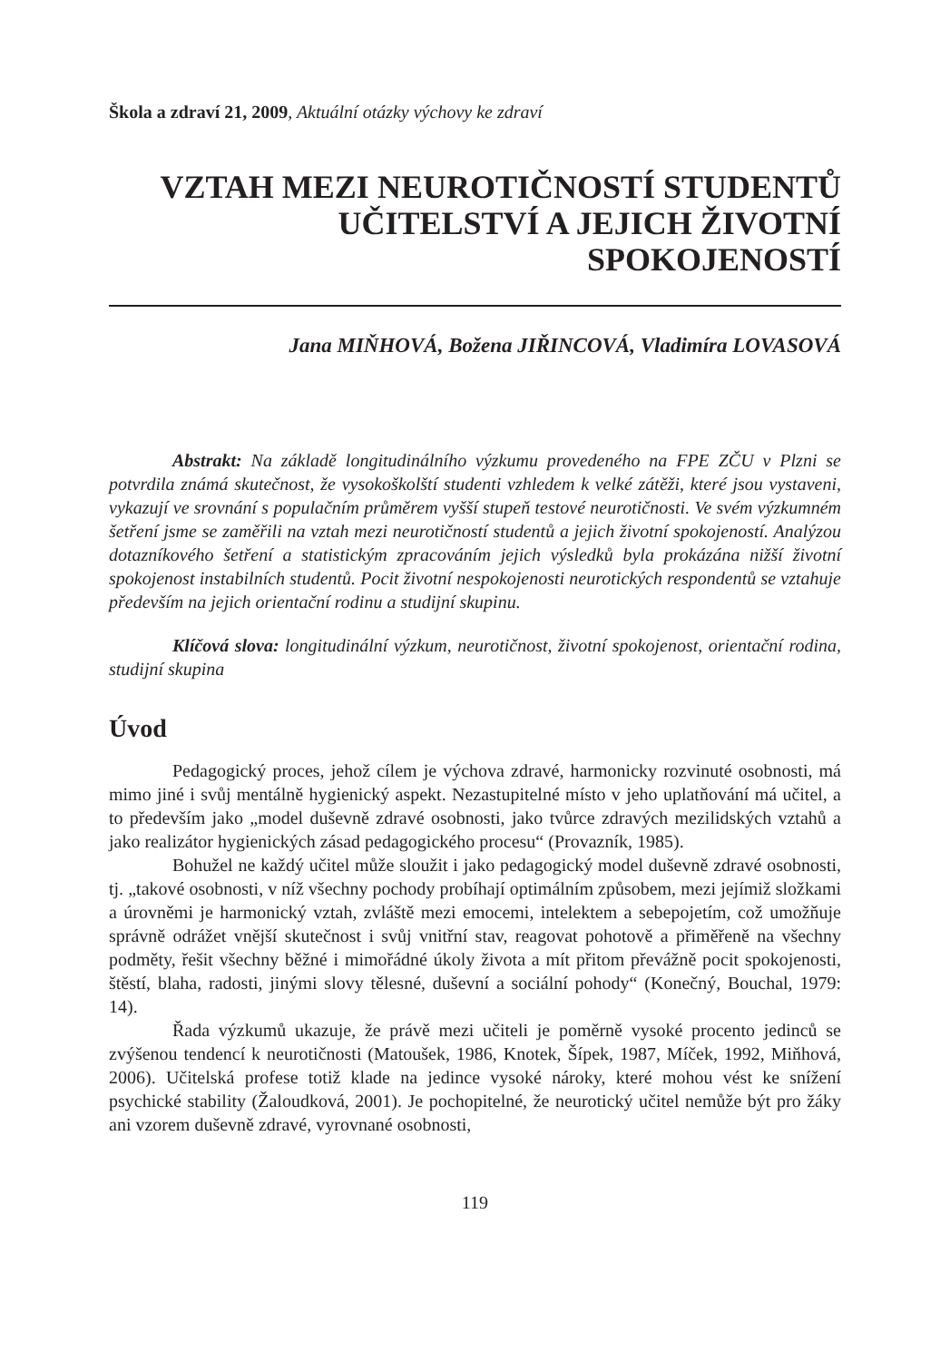Škola a zdraví 21, 2009, Aktuální otázky výchovy ke zdraví
VZTAH MEZI NEUROTIČNOSTÍ STUDENTŮ
UČITELSTVÍ A JEJICH ŽIVOTNÍ
SPOKOJENOSTÍ
Jana MIŇHOVÁ, Božena JIŘINCOVÁ, Vladimíra LOVASOVÁ
Abstrakt: Na základě longitudinálního výzkumu provedeného na FPE ZČU v Plzni se potvrdila známá skutečnost, že vysokoškolští studenti vzhledem k velké zátěži, které jsou vystaveni, vykazují ve srovnání s populačním průměrem vyšší stupeň testové neurotičnosti. Ve svém výzkumném šetření jsme se zaměřili na vztah mezi neurotičností studentů a jejich životní spokojeností. Analýzou dotazníkového šetření a statistickým zpracováním jejich výsledků byla prokázána nižší životní spokojenost instabilních studentů. Pocit životní nespokojenosti neurotických respondentů se vztahuje především na jejich orientační rodinu a studijní skupinu.
Klíčová slova: longitudinální výzkum, neurotičnost, životní spokojenost, orientační rodina, studijní skupina
Úvod
Pedagogický proces, jehož cílem je výchova zdravé, harmonicky rozvinuté osobnosti, má mimo jiné i svůj mentálně hygienický aspekt. Nezastupitelné místo v jeho uplatňování má učitel, a to především jako „model duševně zdravé osobnosti, jako tvůrce zdravých mezilidských vztahů a jako realizátor hygienických zásad pedagogického procesu“ (Provazník, 1985).
Bohužel ne každý učitel může sloužit i jako pedagogický model duševně zdravé osobnosti, tj. „takové osobnosti, v níž všechny pochody probíhají optimálním způsobem, mezi jejímiž složkami a úrovněmi je harmonický vztah, zvláště mezi emocemi, intelektem a sebepojetím, což umožňuje správně odrážet vnější skutečnost i svůj vnitřní stav, reagovat pohotově a přiměřeně na všechny podměty, řešit všechny běžné i mimořádné úkoly života a mít přitom převážně pocit spokojenosti, štěstí, blaha, radosti, jinými slovy tělesné, duševní a sociální pohody“ (Konečný, Bouchal, 1979: 14).
Řada výzkumů ukazuje, že právě mezi učiteli je poměrně vysoké procento jedinců se zvýšenou tendencí k neurotičnosti (Matoušek, 1986, Knotek, Šípek, 1987, Míček, 1992, Miňhová, 2006). Učitelská profese totiž klade na jedince vysoké nároky, které mohou vést ke snížení psychické stability (Žaloudková, 2001). Je pochopitelné, že neurotický učitel nemůže být pro žáky ani vzorem duševně zdravé, vyrovnané osobnosti,
119